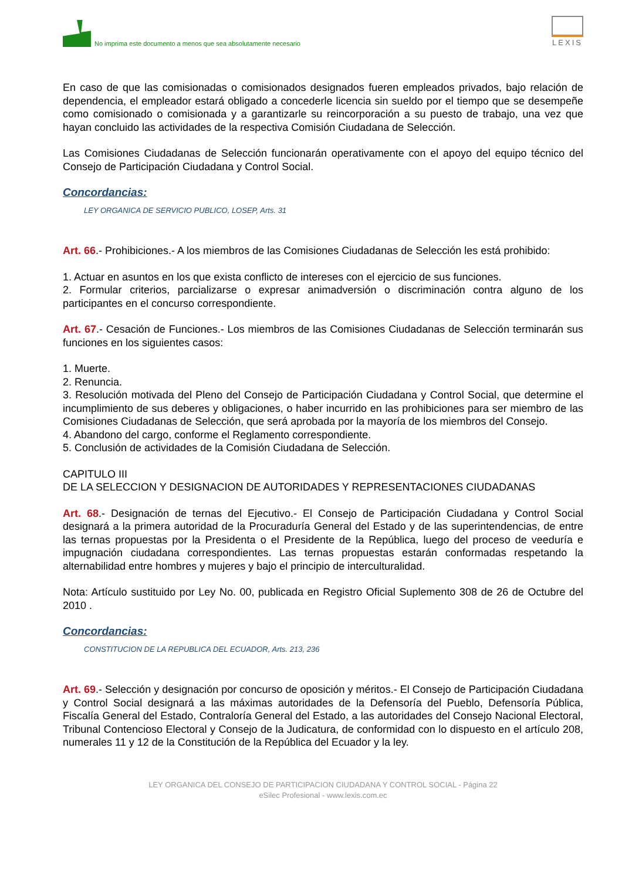No imprima este documento a menos que sea absolutamente necesario
LEXIS
En caso de que las comisionadas o comisionados designados fueren empleados privados, bajo relación de dependencia, el empleador estará obligado a concederle licencia sin sueldo por el tiempo que se desempeñe como comisionado o comisionada y a garantizarle su reincorporación a su puesto de trabajo, una vez que hayan concluido las actividades de la respectiva Comisión Ciudadana de Selección.
Las Comisiones Ciudadanas de Selección funcionarán operativamente con el apoyo del equipo técnico del Consejo de Participación Ciudadana y Control Social.
Concordancias:
LEY ORGANICA DE SERVICIO PUBLICO, LOSEP, Arts. 31
Art. 66.- Prohibiciones.- A los miembros de las Comisiones Ciudadanas de Selección les está prohibido:
1. Actuar en asuntos en los que exista conflicto de intereses con el ejercicio de sus funciones.
2. Formular criterios, parcializarse o expresar animadversión o discriminación contra alguno de los participantes en el concurso correspondiente.
Art. 67.- Cesación de Funciones.- Los miembros de las Comisiones Ciudadanas de Selección terminarán sus funciones en los siguientes casos:
1. Muerte.
2. Renuncia.
3. Resolución motivada del Pleno del Consejo de Participación Ciudadana y Control Social, que determine el incumplimiento de sus deberes y obligaciones, o haber incurrido en las prohibiciones para ser miembro de las Comisiones Ciudadanas de Selección, que será aprobada por la mayoría de los miembros del Consejo.
4. Abandono del cargo, conforme el Reglamento correspondiente.
5. Conclusión de actividades de la Comisión Ciudadana de Selección.
CAPITULO III
DE LA SELECCION Y DESIGNACION DE AUTORIDADES Y REPRESENTACIONES CIUDADANAS
Art. 68.- Designación de ternas del Ejecutivo.- El Consejo de Participación Ciudadana y Control Social designará a la primera autoridad de la Procuraduría General del Estado y de las superintendencias, de entre las ternas propuestas por la Presidenta o el Presidente de la República, luego del proceso de veeduría e impugnación ciudadana correspondientes. Las ternas propuestas estarán conformadas respetando la alternabilidad entre hombres y mujeres y bajo el principio de interculturalidad.
Nota: Artículo sustituido por Ley No. 00, publicada en Registro Oficial Suplemento 308 de 26 de Octubre del 2010 .
Concordancias:
CONSTITUCION DE LA REPUBLICA DEL ECUADOR, Arts. 213, 236
Art. 69.- Selección y designación por concurso de oposición y méritos.- El Consejo de Participación Ciudadana y Control Social designará a las máximas autoridades de la Defensoría del Pueblo, Defensoría Pública, Fiscalía General del Estado, Contraloría General del Estado, a las autoridades del Consejo Nacional Electoral, Tribunal Contencioso Electoral y Consejo de la Judicatura, de conformidad con lo dispuesto en el artículo 208, numerales 11 y 12 de la Constitución de la República del Ecuador y la ley.
LEY ORGANICA DEL CONSEJO DE PARTICIPACION CIUDADANA Y CONTROL SOCIAL - Página 22
eSilec Profesional - www.lexis.com.ec